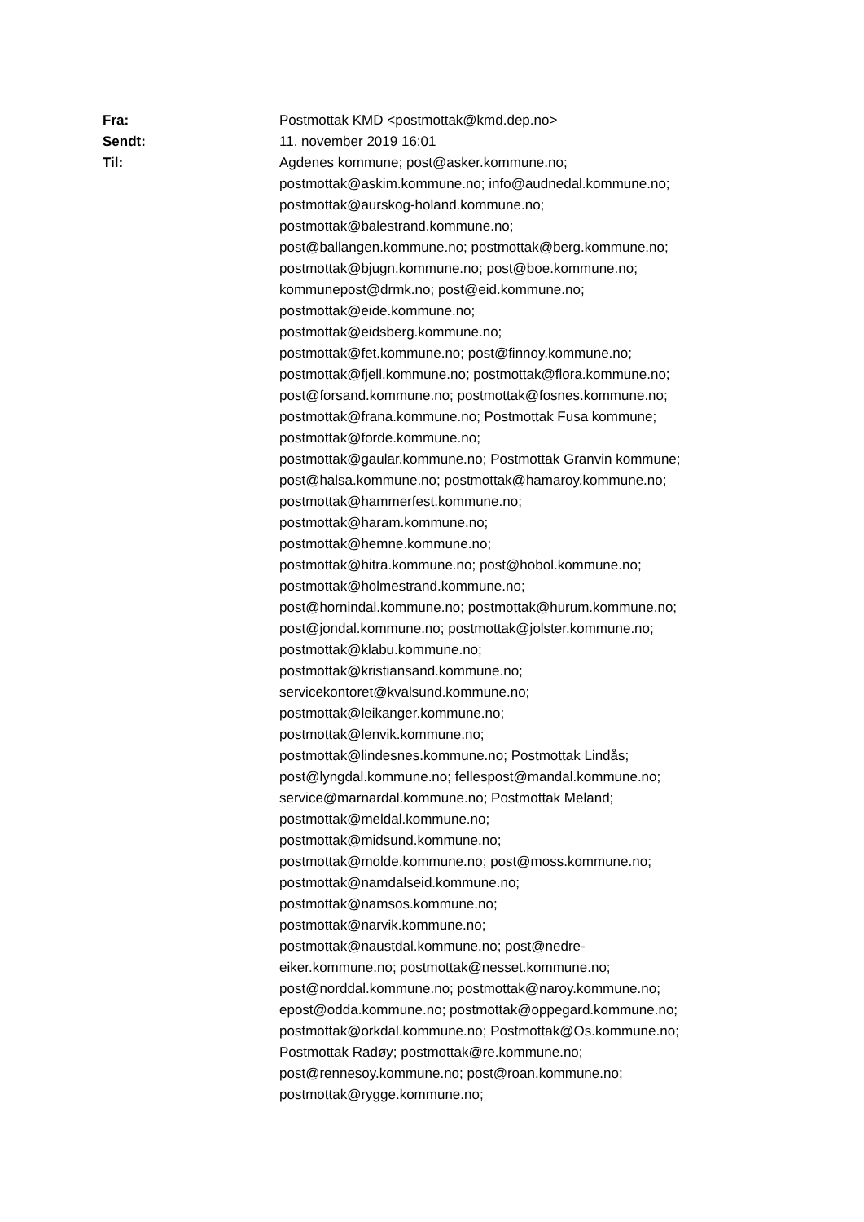| Fra: | Postmottak KMD <postmottak@kmd.dep.no> |
| Sendt: | 11. november 2019 16:01 |
| Til: | Agdenes kommune; post@asker.kommune.no; postmottak@askim.kommune.no; info@audnedal.kommune.no; postmottak@aurskog-holand.kommune.no; postmottak@balestrand.kommune.no; post@ballangen.kommune.no; postmottak@berg.kommune.no; postmottak@bjugn.kommune.no; post@boe.kommune.no; kommunepost@drmk.no; post@eid.kommune.no; postmottak@eide.kommune.no; postmottak@eidsberg.kommune.no; postmottak@fet.kommune.no; post@finnoy.kommune.no; postmottak@fjell.kommune.no; postmottak@flora.kommune.no; post@forsand.kommune.no; postmottak@fosnes.kommune.no; postmottak@frana.kommune.no; Postmottak Fusa kommune; postmottak@forde.kommune.no; postmottak@gaular.kommune.no; Postmottak Granvin kommune; post@halsa.kommune.no; postmottak@hamaroy.kommune.no; postmottak@hammerfest.kommune.no; postmottak@haram.kommune.no; postmottak@hemne.kommune.no; postmottak@hitra.kommune.no; post@hobol.kommune.no; postmottak@holmestrand.kommune.no; post@hornindal.kommune.no; postmottak@hurum.kommune.no; post@jondal.kommune.no; postmottak@jolster.kommune.no; postmottak@klabu.kommune.no; postmottak@kristiansand.kommune.no; servicekontoret@kvalsund.kommune.no; postmottak@leikanger.kommune.no; postmottak@lenvik.kommune.no; postmottak@lindesnes.kommune.no; Postmottak Lindås; post@lyngdal.kommune.no; fellespost@mandal.kommune.no; service@marnardal.kommune.no; Postmottak Meland; postmottak@meldal.kommune.no; postmottak@midsund.kommune.no; postmottak@molde.kommune.no; post@moss.kommune.no; postmottak@namdalseid.kommune.no; postmottak@namsos.kommune.no; postmottak@narvik.kommune.no; postmottak@naustdal.kommune.no; post@nedre- eiker.kommune.no; postmottak@nesset.kommune.no; post@norddal.kommune.no; postmottak@naroy.kommune.no; epost@odda.kommune.no; postmottak@oppegard.kommune.no; postmottak@orkdal.kommune.no; Postmottak@Os.kommune.no; Postmottak Radøy; postmottak@re.kommune.no; post@rennesoy.kommune.no; post@roan.kommune.no; postmottak@rygge.kommune.no; |